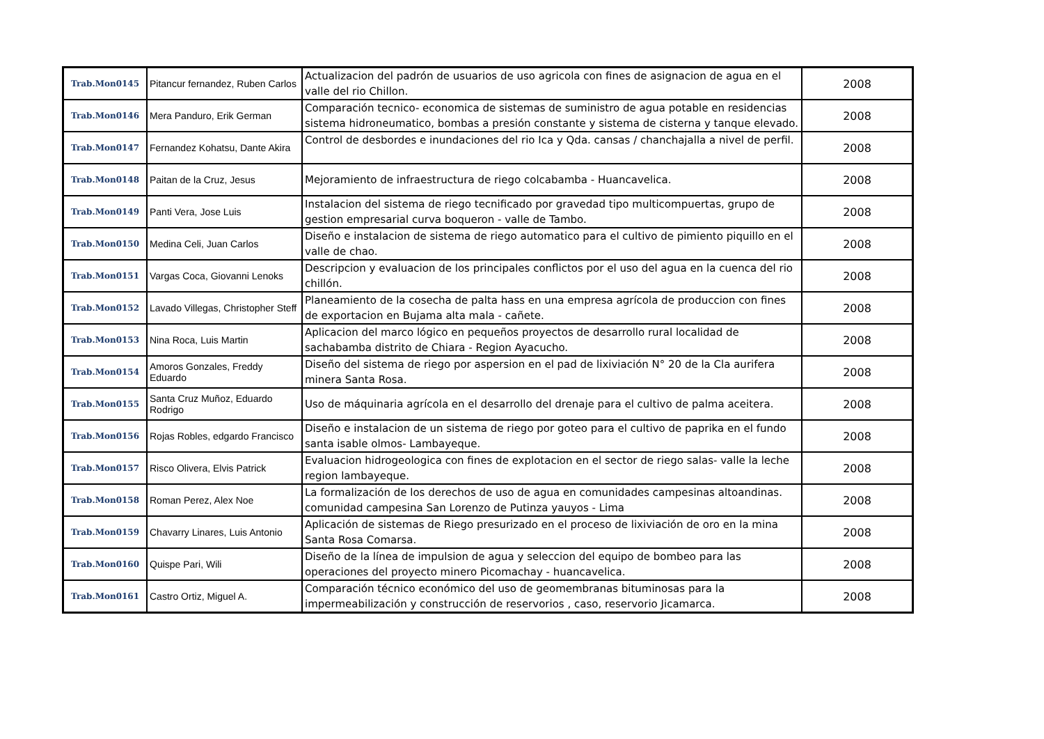| Trab.Mon0145 | Pitancur fernandez, Ruben Carlos | Actualizacion del padrón de usuarios de uso agricola con fines de asignacion de agua en el valle del rio Chillon. | 2008 |
| Trab.Mon0146 | Mera Panduro, Erik German | Comparación tecnico- economica de sistemas de suministro de agua potable en residencias sistema hidroneumatico, bombas a presión constante y sistema de cisterna y tanque elevado. | 2008 |
| Trab.Mon0147 | Fernandez Kohatsu, Dante Akira | Control de desbordes e inundaciones del rio Ica y Qda. cansas / chanchajalla a nivel de perfil. | 2008 |
| Trab.Mon0148 | Paitan de la Cruz, Jesus | Mejoramiento de infraestructura de riego colcabamba - Huancavelica. | 2008 |
| Trab.Mon0149 | Panti Vera, Jose Luis | Instalacion del sistema de riego tecnificado por gravedad tipo multicompuertas, grupo de gestion empresarial curva boqueron - valle de Tambo. | 2008 |
| Trab.Mon0150 | Medina Celi, Juan Carlos | Diseño e instalacion de sistema de riego automatico para el cultivo de pimiento piquillo en el valle de chao. | 2008 |
| Trab.Mon0151 | Vargas Coca, Giovanni Lenoks | Descripcion y evaluacion de los principales conflictos por el uso del agua en la cuenca del rio chillón. | 2008 |
| Trab.Mon0152 | Lavado Villegas, Christopher Steff | Planeamiento de la cosecha de palta hass en una empresa agrícola de produccion con fines de exportacion en Bujama alta mala - cañete. | 2008 |
| Trab.Mon0153 | Nina Roca, Luis Martin | Aplicacion del marco lógico en pequeños proyectos de desarrollo rural localidad de sachabamba distrito de Chiara - Region Ayacucho. | 2008 |
| Trab.Mon0154 | Amoros Gonzales, Freddy Eduardo | Diseño del sistema de riego por aspersion en el pad de lixiviación N° 20 de la Cla aurifera minera Santa Rosa. | 2008 |
| Trab.Mon0155 | Santa Cruz Muñoz, Eduardo Rodrigo | Uso de máquinaria agrícola en el desarrollo del drenaje para el cultivo de palma aceitera. | 2008 |
| Trab.Mon0156 | Rojas Robles, edgardo Francisco | Diseño e instalacion de un sistema de riego por goteo para el cultivo de paprika en el fundo santa isable olmos- Lambayeque. | 2008 |
| Trab.Mon0157 | Risco Olivera, Elvis Patrick | Evaluacion hidrogeologica con fines de explotacion en el sector de riego salas- valle la leche region lambayeque. | 2008 |
| Trab.Mon0158 | Roman Perez, Alex Noe | La formalización de los derechos de uso de agua en comunidades campesinas altoandinas. comunidad campesina San Lorenzo de Putinza yauyos - Lima | 2008 |
| Trab.Mon0159 | Chavarry Linares, Luis Antonio | Aplicación de sistemas de Riego presurizado en el proceso de lixiviación de oro en la mina Santa Rosa Comarsa. | 2008 |
| Trab.Mon0160 | Quispe Pari, Wili | Diseño de la línea de impulsion de agua y seleccion del equipo de bombeo para las operaciones del proyecto minero Picomachay - huancavelica. | 2008 |
| Trab.Mon0161 | Castro Ortiz, Miguel A. | Comparación técnico económico del uso de geomembranas bituminosas para la impermeabilización y construcción de reservorios , caso, reservorio Jicamarca. | 2008 |